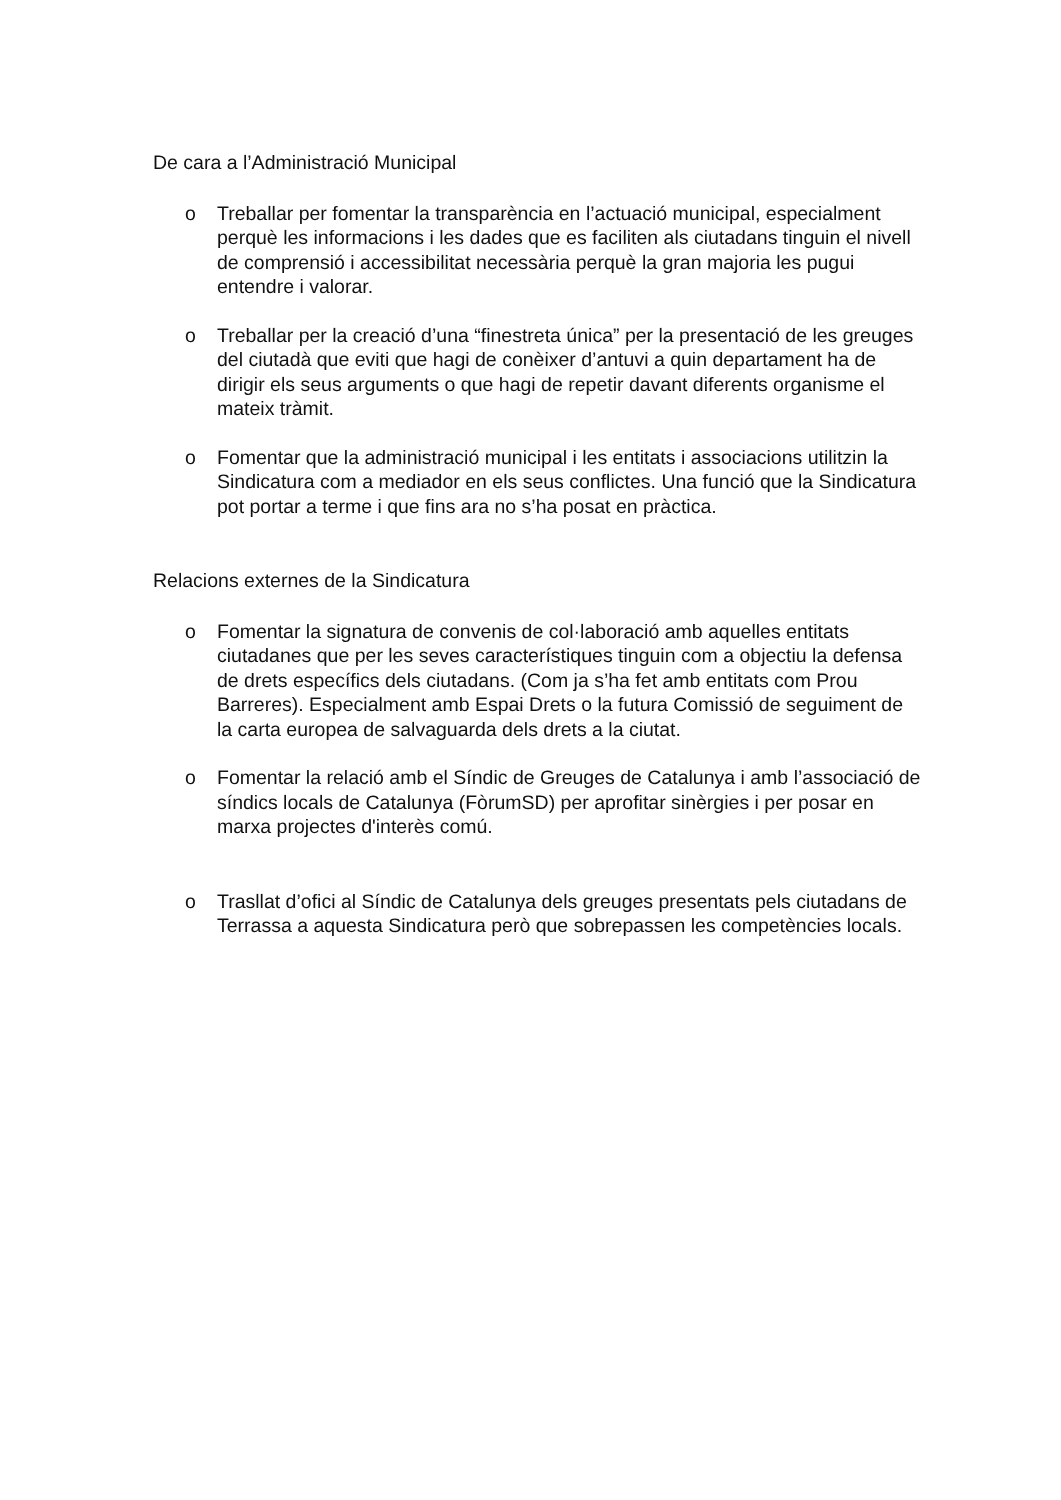De cara a l’Administració Municipal
o Treballar per fomentar la transparència en l’actuació municipal, especialment perquè les informacions i les dades que es faciliten als ciutadans tinguin el nivell de comprensió i accessibilitat necessària perquè la gran majoria les pugui entendre i valorar.
o Treballar per la creació d’una “finestreta única” per la presentació de les greuges del ciutadà que eviti que hagi de conèixer d’antuvi a quin departament ha de dirigir els seus arguments o que hagi de repetir davant diferents organisme el mateix tràmit.
o Fomentar que la administració municipal i les entitats i associacions utilitzin la Sindicatura com a mediador en els seus conflictes. Una funció que la Sindicatura pot portar a terme i que fins ara no s’ha posat en pràctica.
Relacions externes de la Sindicatura
o Fomentar la signatura de convenis de col·laboració amb aquelles entitats ciutadanes que per les seves característiques tinguin com a objectiu la defensa de drets específics dels ciutadans. (Com ja s’ha fet amb entitats com Prou Barreres). Especialment amb Espai Drets o la futura Comissió de seguiment de la carta europea de salvaguarda dels drets a la ciutat.
o Fomentar la relació amb el Síndic de Greuges de Catalunya i amb l’associació de síndics locals de Catalunya (FòrumSD) per aprofitar sinèrgies i per posar en marxa projectes d'interès comú.
o Trasllat d’ofici al Síndic de Catalunya dels greuges presentats pels ciutadans de Terrassa a aquesta Sindicatura però que sobrepassen les competències locals.